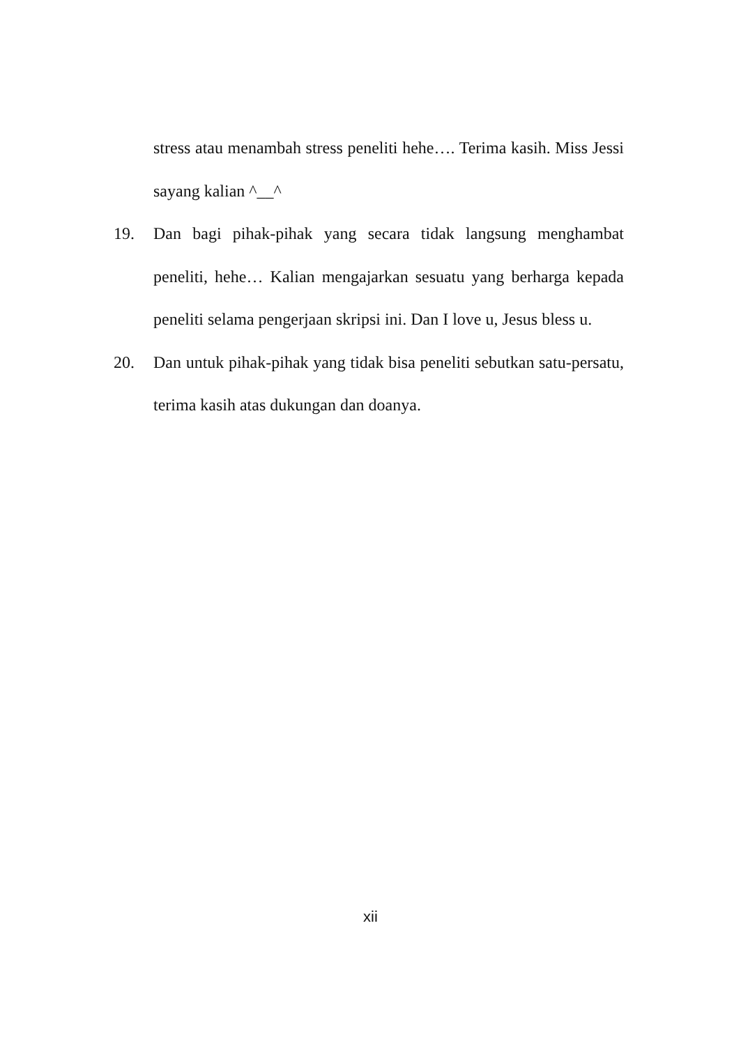stress atau menambah stress peneliti hehe…. Terima kasih. Miss Jessi sayang kalian ^__^
19. Dan bagi pihak-pihak yang secara tidak langsung menghambat peneliti, hehe… Kalian mengajarkan sesuatu yang berharga kepada peneliti selama pengerjaan skripsi ini. Dan I love u, Jesus bless u.
20. Dan untuk pihak-pihak yang tidak bisa peneliti sebutkan satu-persatu, terima kasih atas dukungan dan doanya.
xii